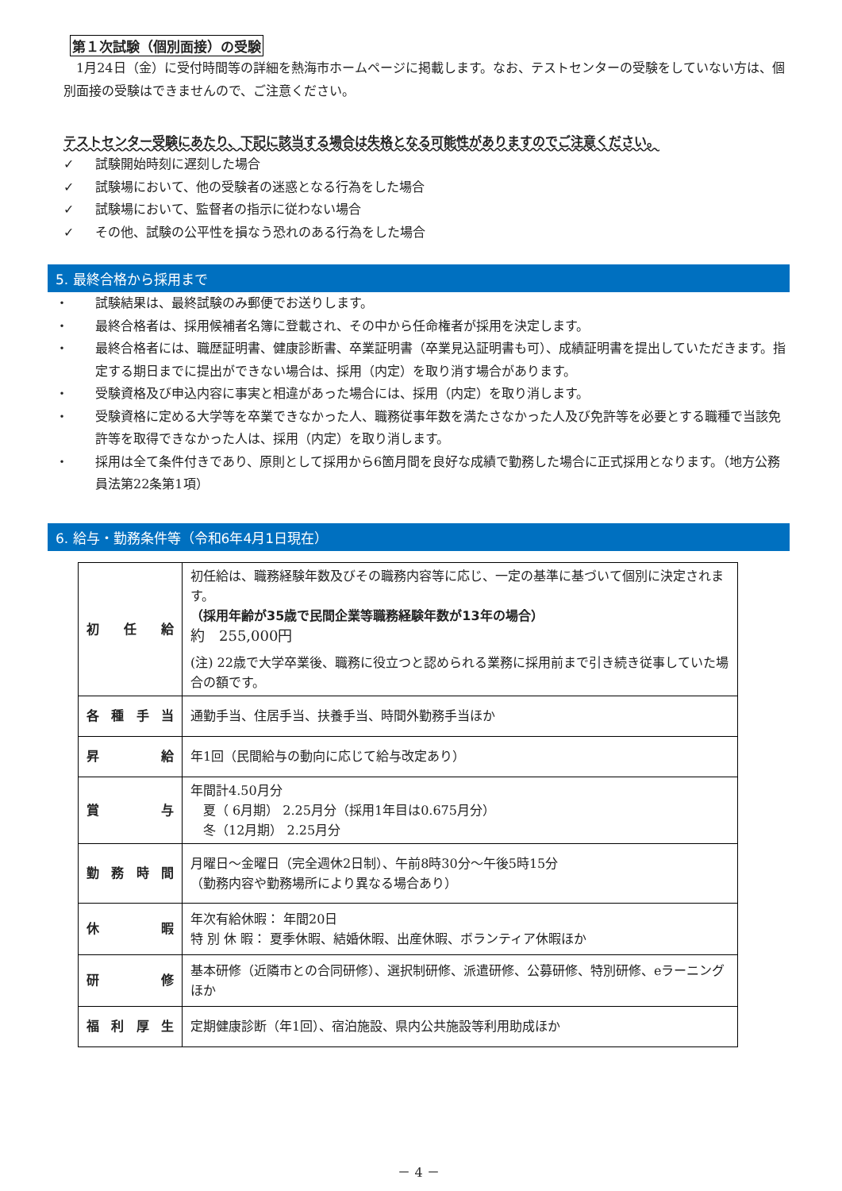第１次試験（個別面接）の受験
1月24日（金）に受付時間等の詳細を熱海市ホームページに掲載します。なお、テストセンターの受験をしていない方は、個別面接の受験はできませんので、ご注意ください。
テストセンター受験にあたり、下記に該当する場合は失格となる可能性がありますのでご注意ください。
✓ 試験開始時刻に遅刻した場合
✓ 試験場において、他の受験者の迷惑となる行為をした場合
✓ 試験場において、監督者の指示に従わない場合
✓ その他、試験の公平性を損なう恐れのある行為をした場合
5. 最終合格から採用まで
・ 試験結果は、最終試験のみ郵便でお送りします。
・ 最終合格者は、採用候補者名簿に登載され、その中から任命権者が採用を決定します。
・ 最終合格者には、職歴証明書、健康診断書、卒業証明書（卒業見込証明書も可）、成績証明書を提出していただきます。指定する期日までに提出ができない場合は、採用（内定）を取り消す場合があります。
・ 受験資格及び申込内容に事実と相違があった場合には、採用（内定）を取り消します。
・ 受験資格に定める大学等を卒業できなかった人、職務従事年数を満たさなかった人及び免許等を必要とする職種で当該免許等を取得できなかった人は、採用（内定）を取り消します。
・ 採用は全て条件付きであり、原則として採用から6箇月間を良好な成績で勤務した場合に正式採用となります。（地方公務員法第22条第1項）
6. 給与・勤務条件等（令和6年4月1日現在）
| 初任給 | 初任給は、職務経験年数及びその職務内容等に応じ、一定の基準に基づいて個別に決定されます。 （採用年齢が35歳で民間企業等職務経験年数が13年の場合） 約 255,000円 (注) 22歳で大学卒業後、職務に役立つと認められる業務に採用前まで引き続き従事していた場合の額です。 |
| 各種手当 | 通勤手当、住居手当、扶養手当、時間外勤務手当ほか |
| 昇給 | 年1回（民間給与の動向に応じて給与改定あり） |
| 賞与 | 年間計4.50月分 夏（ 6月期） 2.25月分（採用1年目は0.675月分） 冬（12月期） 2.25月分 |
| 勤務時間 | 月曜日～金曜日（完全週休2日制）、午前8時30分～午後5時15分 （勤務内容や勤務場所により異なる場合あり） |
| 休暇 | 年次有給休暇： 年間20日 特 別 休 暇： 夏季休暇、結婚休暇、出産休暇、ボランティア休暇ほか |
| 研修 | 基本研修（近隣市との合同研修）、選択制研修、派遣研修、公募研修、特別研修、eラーニングほか |
| 福利厚生 | 定期健康診断（年1回）、宿泊施設、県内公共施設等利用助成ほか |
－ 4 －